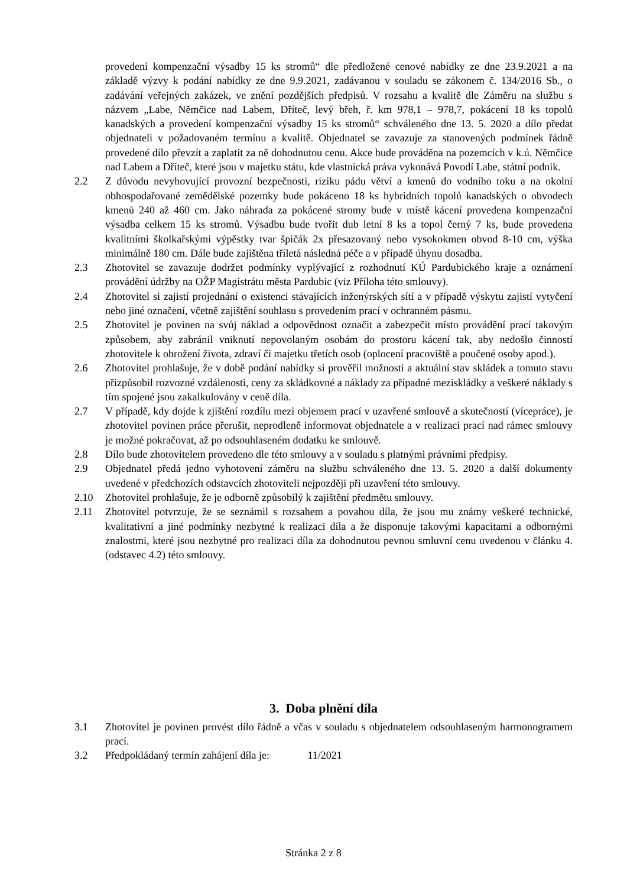provedení kompenzační výsadby 15 ks stromů“ dle předložené cenové nabídky ze dne 23.9.2021 a na základě výzvy k podání nabídky ze dne 9.9.2021, zadávanou v souladu se zákonem č. 134/2016 Sb., o zadávání veřejných zakázek, ve znění pozdějších předpisů. V rozsahu a kvalitě dle Záměru na službu s názvem „Labe, Němčice nad Labem, Dříteč, levý břeh, ř. km 978,1 – 978,7, pokácení 18 ks topolů kanadských a provedení kompenzační výsadby 15 ks stromů“ schváleného dne 13. 5. 2020 a dílo předat objednateli v požadovaném termínu a kvalitě. Objednatel se zavazuje za stanovených podmínek řádně provedené dílo převzít a zaplatit za ně dohodnutou cenu. Akce bude prováděna na pozemcích v k.ú. Němčice nad Labem a Dříteč, které jsou v majetku státu, kde vlastnická práva vykonává Povodí Labe, státní podnik.
2.2 Z důvodu nevyhovující provozní bezpečnosti, riziku pádu větví a kmenů do vodního toku a na okolní obhospodařované zemědělské pozemky bude pokáceno 18 ks hybridních topolů kanadských o obvodech kmenů 240 až 460 cm. Jako náhrada za pokácené stromy bude v místě kácení provedena kompenzační výsadba celkem 15 ks stromů. Výsadbu bude tvořit dub letní 8 ks a topol černý 7 ks, bude provedena kvalitními školkařskými výpěstky tvar špičák 2x přesazovaný nebo vysokokmen obvod 8-10 cm, výška minimálně 180 cm. Dále bude zajištěna tříletá následná péče a v případě úhynu dosadba.
2.3 Zhotovitel se zavazuje dodržet podmínky vyplývající z rozhodnutí KÚ Pardubického kraje a oznámení provádění údržby na OŽP Magistrátu města Pardubic (viz Příloha této smlouvy).
2.4 Zhotovitel si zajistí projednání o existenci stávajících inženýrských sítí a v případě výskytu zajistí vytyčení nebo jiné označení, včetně zajištění souhlasu s provedením prací v ochranném pásmu.
2.5 Zhotovitel je povinen na svůj náklad a odpovědnost označit a zabezpečit místo provádění prací takovým způsobem, aby zabránil vniknutí nepovolaným osobám do prostoru kácení tak, aby nedošlo činností zhotovitele k ohrožení života, zdraví či majetku třetích osob (oplocení pracoviště a poučené osoby apod.).
2.6 Zhotovitel prohlašuje, že v době podání nabídky si prověřil možnosti a aktuální stav skládek a tomuto stavu přizpůsobil rozvozné vzdálenosti, ceny za skládkovné a náklady za případné meziskládky a veškeré náklady s tím spojené jsou zakalkulovány v ceně díla.
2.7 V případě, kdy dojde k zjištění rozdílu mezi objemem prací v uzavřené smlouvě a skutečností (vícepráce), je zhotovitel povinen práce přerušit, neprodleně informovat objednatele a v realizaci prací nad rámec smlouvy je možné pokračovat, až po odsouhlaseném dodatku ke smlouvě.
2.8 Dílo bude zhotovitelem provedeno dle této smlouvy a v souladu s platnými právními předpisy.
2.9 Objednatel předá jedno vyhotovení záměru na službu schváleného dne 13. 5. 2020 a další dokumenty uvedené v předchozích odstavcích zhotoviteli nejpozději při uzavření této smlouvy.
2.10 Zhotovitel prohlašuje, že je odborně způsobilý k zajištění předmětu smlouvy.
2.11 Zhotovitel potvrzuje, že se seznámil s rozsahem a povahou díla, že jsou mu známy veškeré technické, kvalitativní a jiné podmínky nezbytné k realizaci díla a že disponuje takovými kapacitami a odbornými znalostmi, které jsou nezbytné pro realizaci díla za dohodnutou pevnou smluvní cenu uvedenou v článku 4. (odstavec 4.2) této smlouvy.
3. Doba plnění díla
3.1 Zhotovitel je povinen provést dílo řádně a včas v souladu s objednatelem odsouhlaseným harmonogramem prací.
3.2 Předpokládaný termín zahájení díla je: 11/2021
Stránka 2 z 8